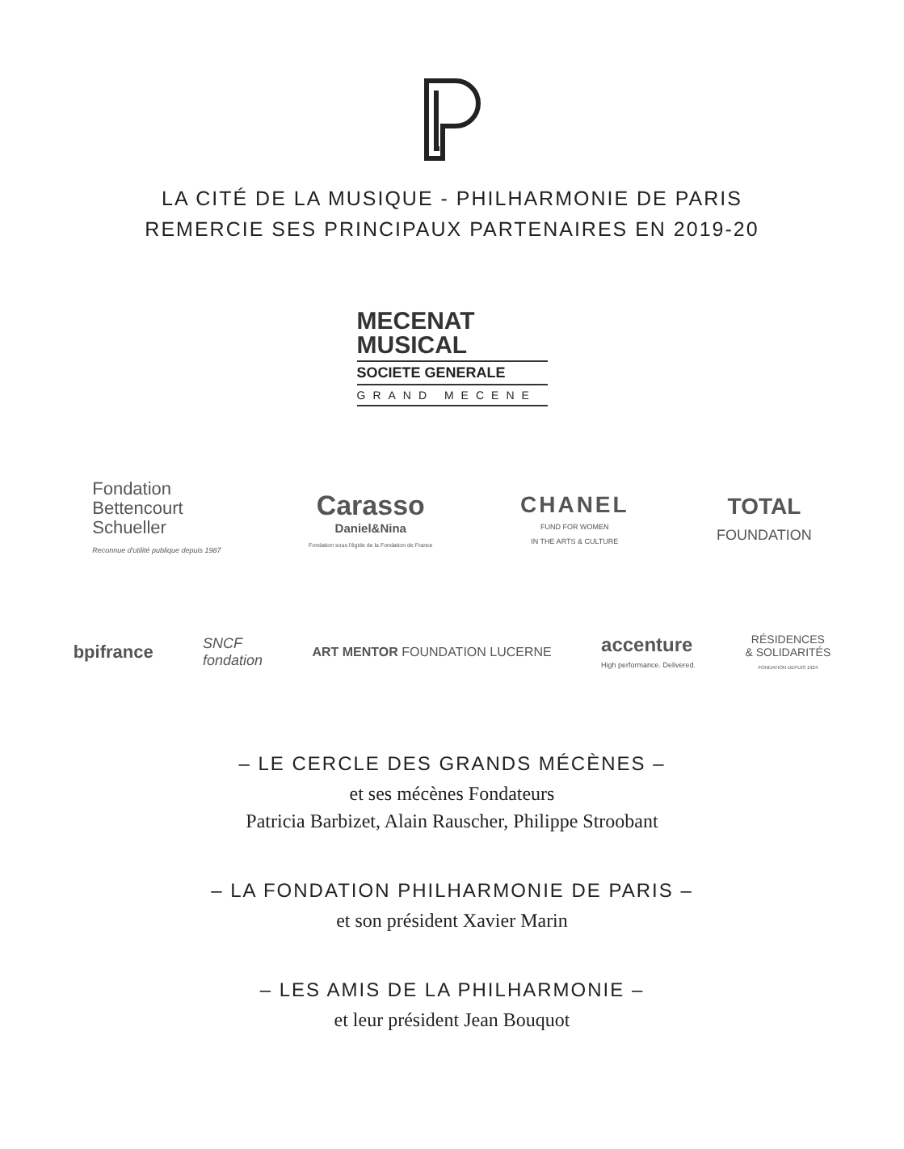LA CITÉ DE LA MUSIQUE - PHILHARMONIE DE PARIS
REMERCIE SES PRINCIPAUX PARTENAIRES EN 2019-20
MECENAT
MUSICAL
SOCIETE GENERALE
GRAND MECENE
Fondation
Bettencourt
Schueller
Reconnue d'utilité publique depuis 1987
Carasso
Daniel&Nina
Fondation sous l'égide de la Fondation de France
CHANEL
FUND FOR WOMEN
IN THE ARTS & CULTURE
TOTAL
FOUNDATION
bpifrance
SNCF
fondation
ART MENTOR FOUNDATION LUCERNE
accenture
High performance. Delivered.
RÉSIDENCES
& SOLIDARITÉS
FONDATION DEPUIS 1924
– LE CERCLE DES GRANDS MÉCÈNES –
et ses mécènes Fondateurs
Patricia Barbizet, Alain Rauscher, Philippe Stroobant
– LA FONDATION PHILHARMONIE DE PARIS –
et son président Xavier Marin
– LES AMIS DE LA PHILHARMONIE –
et leur président Jean Bouquot